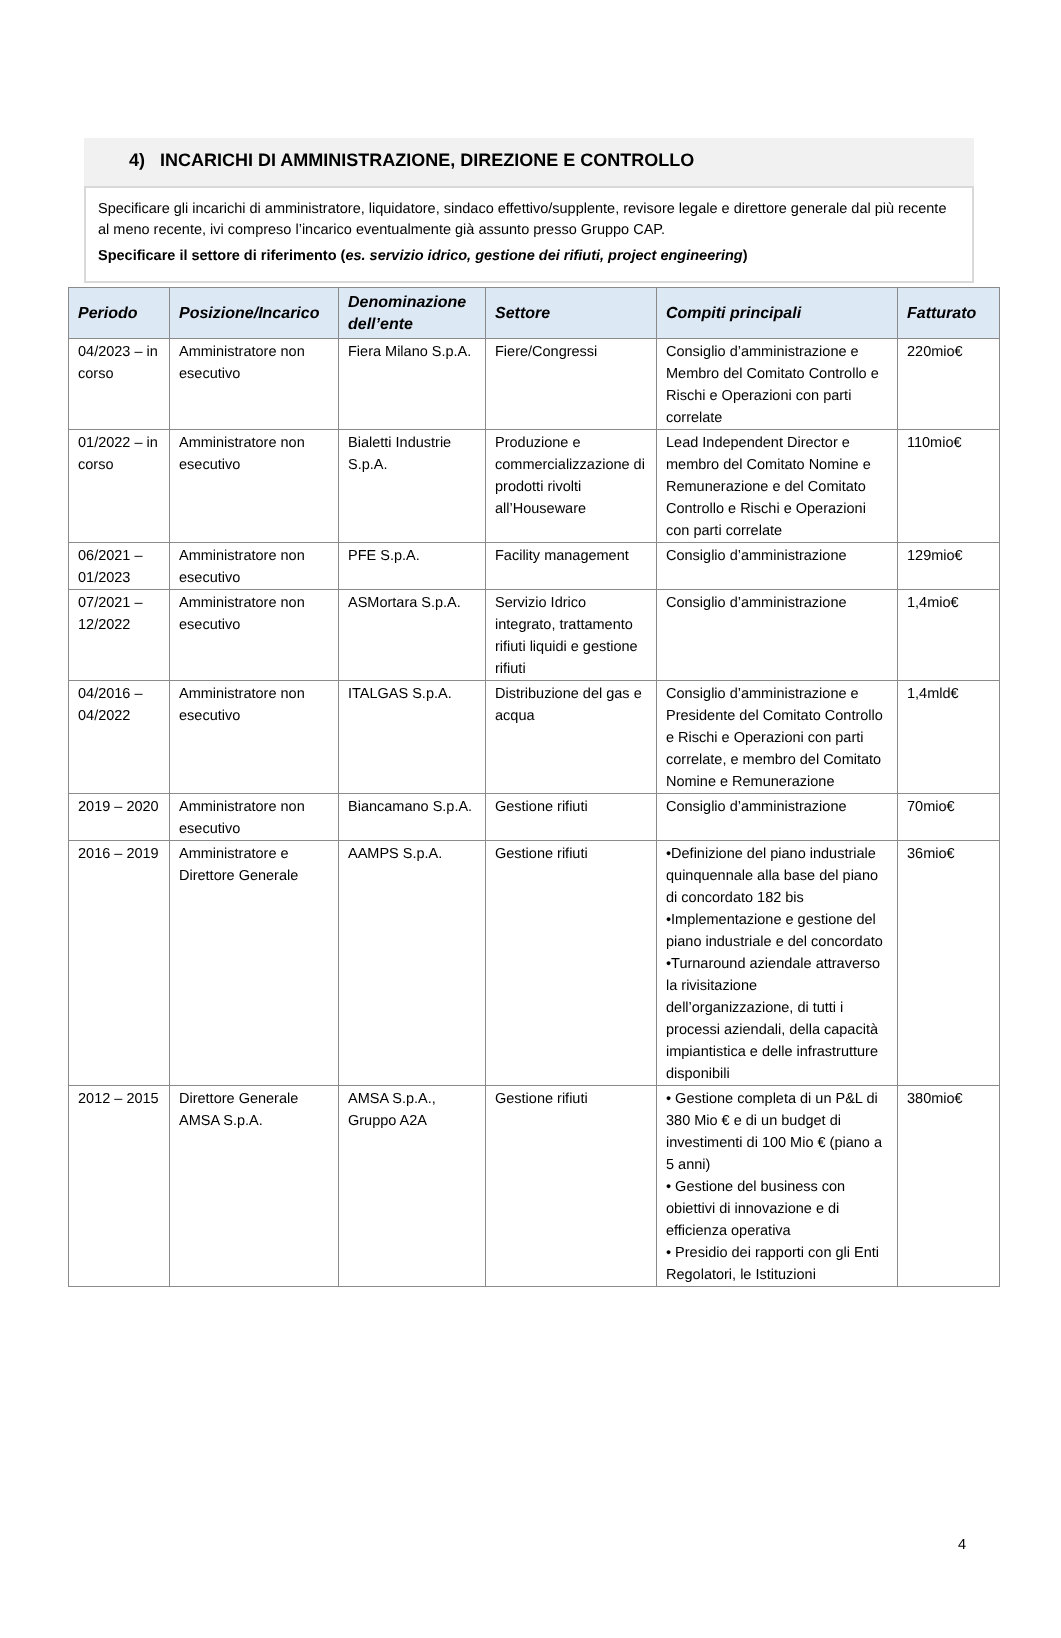4) INCARICHI DI AMMINISTRAZIONE, DIREZIONE E CONTROLLO
Specificare gli incarichi di amministratore, liquidatore, sindaco effettivo/supplente, revisore legale e direttore generale dal più recente al meno recente, ivi compreso l’incarico eventualmente già assunto presso Gruppo CAP.
Specificare il settore di riferimento (es. servizio idrico, gestione dei rifiuti, project engineering)
| Periodo | Posizione/Incarico | Denominazione dell’ente | Settore | Compiti principali | Fatturato |
| --- | --- | --- | --- | --- | --- |
| 04/2023 – in corso | Amministratore non esecutivo | Fiera Milano S.p.A. | Fiere/Congressi | Consiglio d’amministrazione e Membro del Comitato Controllo e Rischi e Operazioni con parti correlate | 220mio€ |
| 01/2022 – in corso | Amministratore non esecutivo | Bialetti Industrie S.p.A. | Produzione e commercializzazione di prodotti rivolti all’Houseware | Lead Independent Director e membro del Comitato Nomine e Remunerazione e del Comitato Controllo e Rischi e Operazioni con parti correlate | 110mio€ |
| 06/2021 – 01/2023 | Amministratore non esecutivo | PFE S.p.A. | Facility management | Consiglio d’amministrazione | 129mio€ |
| 07/2021 – 12/2022 | Amministratore non esecutivo | ASMortara S.p.A. | Servizio Idrico integrato, trattamento rifiuti liquidi e gestione rifiuti | Consiglio d’amministrazione | 1,4mio€ |
| 04/2016 – 04/2022 | Amministratore non esecutivo | ITALGAS S.p.A. | Distribuzione del gas e acqua | Consiglio d’amministrazione e Presidente del Comitato Controllo e Rischi e Operazioni con parti correlate, e membro del Comitato Nomine e Remunerazione | 1,4mld€ |
| 2019 – 2020 | Amministratore non esecutivo | Biancamano S.p.A. | Gestione rifiuti | Consiglio d’amministrazione | 70mio€ |
| 2016 – 2019 | Amministratore e Direttore Generale | AAMPS S.p.A. | Gestione rifiuti | •Definizione del piano industriale quinquennale alla base del piano di concordato 182 bis •Implementazione e gestione del piano industriale e del concordato •Turnaround aziendale attraverso la rivisitazione dell’organizzazione, di tutti i processi aziendali, della capacità impiantistica e delle infrastrutture disponibili | 36mio€ |
| 2012 – 2015 | Direttore Generale AMSA S.p.A. | AMSA S.p.A., Gruppo A2A | Gestione rifiuti | • Gestione completa di un P&L di 380 Mio € e di un budget di investimenti di 100 Mio € (piano a 5 anni) • Gestione del business con obiettivi di innovazione e di efficienza operativa • Presidio dei rapporti con gli Enti Regolatori, le Istituzioni | 380mio€ |
4